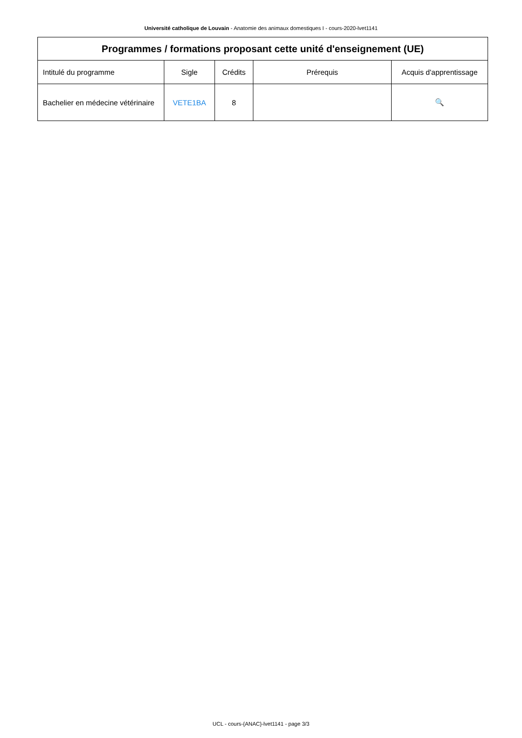Université catholique de Louvain - Anatomie des animaux domestiques I - cours-2020-lvet1141
| Programmes / formations proposant cette unité d'enseignement (UE) | | | | |
| --- | --- | --- | --- | --- |
| Intitulé du programme | Sigle | Crédits | Prérequis | Acquis d'apprentissage |
| Bachelier en médecine vétérinaire | VETE1BA | 8 | | 🔍 |
UCL - cours-{ANAC}-lvet1141 - page 3/3